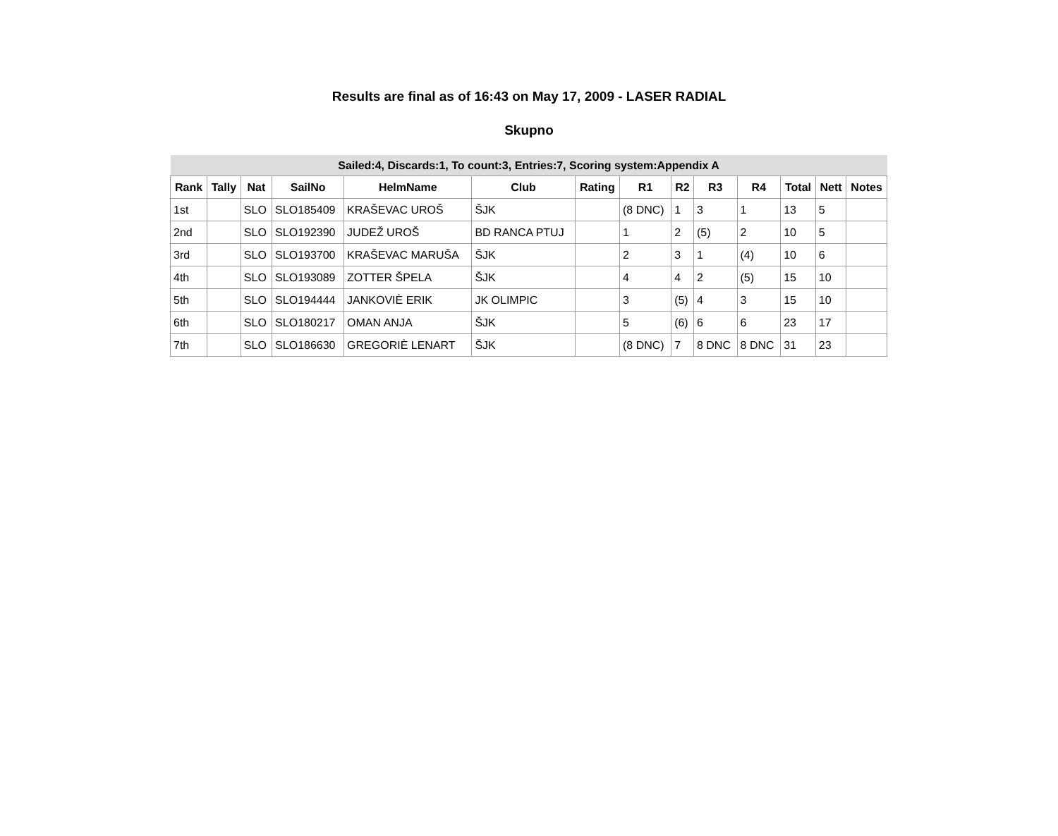Results are final as of 16:43 on May 17, 2009 - LASER RADIAL
Skupno
| Sailed:4, Discards:1, To count:3, Entries:7, Scoring system:Appendix A | | | | | | | | | | | | | |
| Rank | Tally | Nat | SailNo | HelmName | Club | Rating | R1 | R2 | R3 | R4 | Total | Nett | Notes |
| 1st | | SLO | SLO185409 | KRAŠEVAC UROŠ | ŠJK | | (8 DNC) | 1 | 3 | 1 | 13 | 5 | |
| 2nd | | SLO | SLO192390 | JUDEŽ UROŠ | BD RANCA PTUJ | | 1 | 2 | (5) | 2 | 10 | 5 | |
| 3rd | | SLO | SLO193700 | KRAŠEVAC MARUŠA | ŠJK | | 2 | 3 | 1 | (4) | 10 | 6 | |
| 4th | | SLO | SLO193089 | ZOTTER ŠPELA | ŠJK | | 4 | 4 | 2 | (5) | 15 | 10 | |
| 5th | | SLO | SLO194444 | JANKOVIÈ ERIK | JK OLIMPIC | | 3 | (5) | 4 | 3 | 15 | 10 | |
| 6th | | SLO | SLO180217 | OMAN ANJA | ŠJK | | 5 | (6) | 6 | 6 | 23 | 17 | |
| 7th | | SLO | SLO186630 | GREGORIÈ LENART | ŠJK | | (8 DNC) | 7 | 8 DNC | 8 DNC | 31 | 23 | |